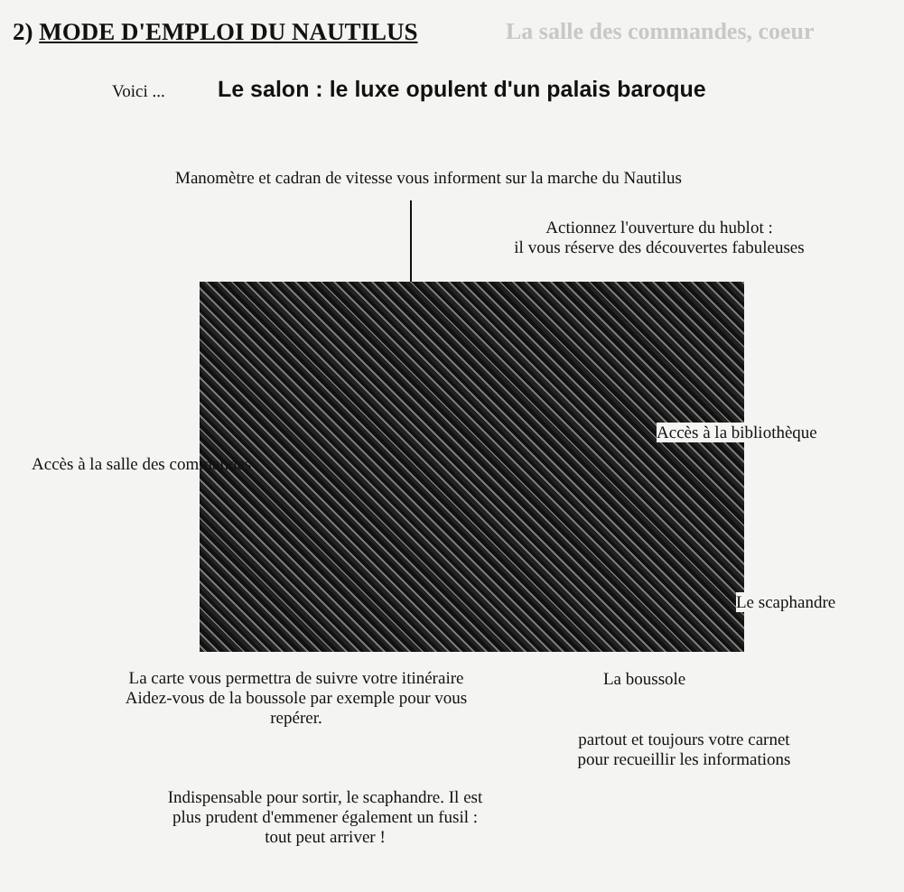2) MODE D'EMPLOI DU NAUTILUS La salle des commandes, coeur
Voici ... Le salon : le luxe opulent d'un palais baroque
Manomètre et cadran de vitesse vous informent sur la marche du Nautilus
Actionnez l'ouverture du hublot :
il vous réserve des découvertes fabuleuses
Accès à la bibliothèque
Accès à la salle des commandes
Le scaphandre
La carte vous permettra de suivre votre itinéraire
Aidez-vous de la boussole par exemple pour vous
repérer.
La boussole
partout et toujours votre carnet
pour recueillir les informations
Indispensable pour sortir, le scaphandre. Il est
plus prudent d'emmener également un fusil :
tout peut arriver !